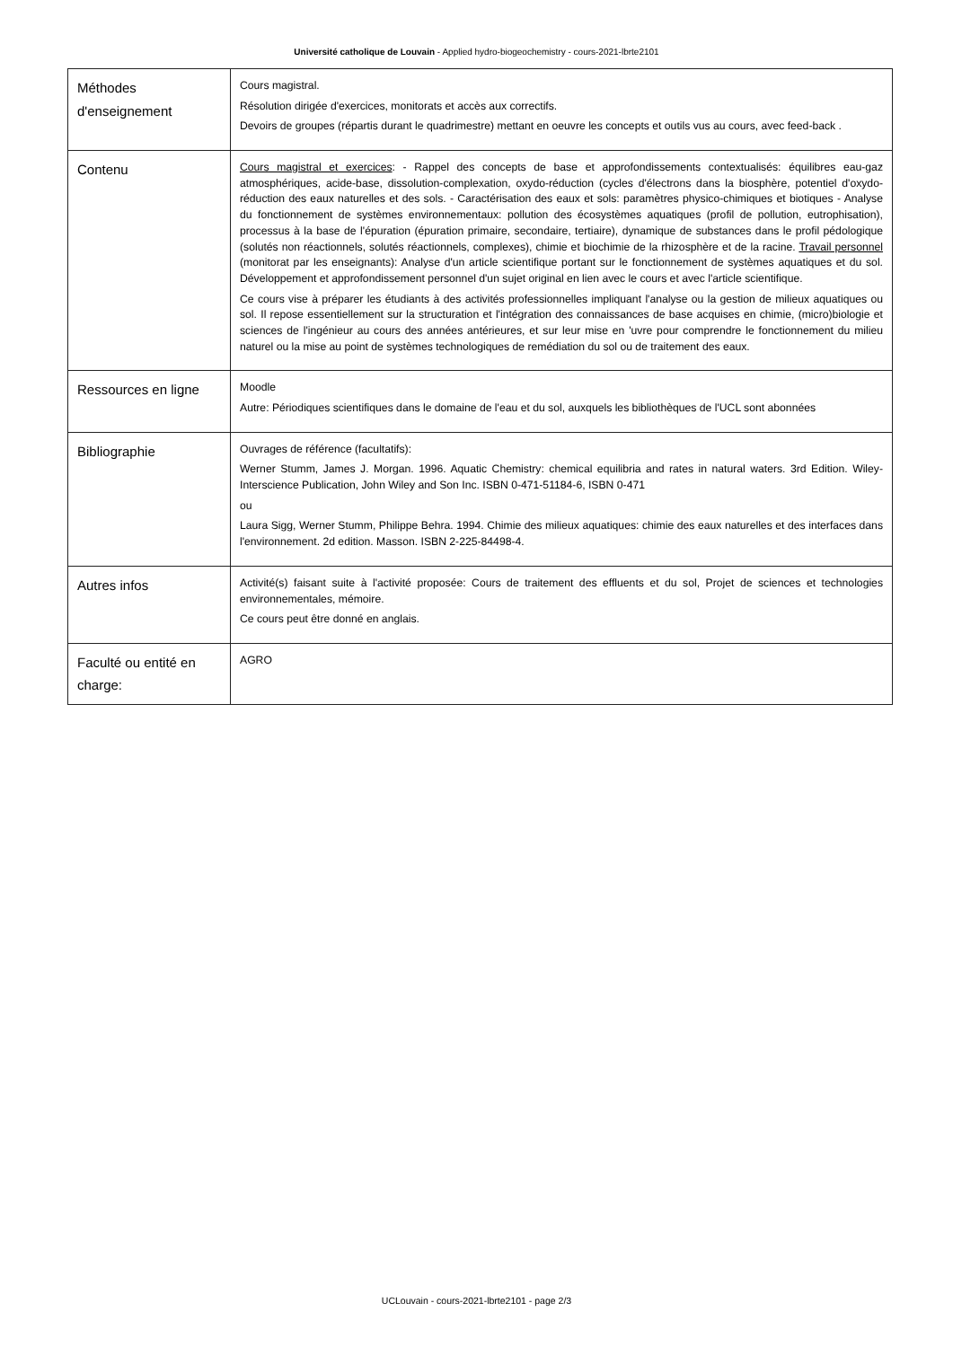Université catholique de Louvain - Applied hydro-biogeochemistry - cours-2021-lbrte2101
| Méthodes d'enseignement | Cours magistral. Résolution dirigée d'exercices, monitorats et accès aux correctifs. Devoirs de groupes (répartis durant le quadrimestre) mettant en oeuvre les concepts et outils vus au cours, avec feed-back . |
| Contenu | Cours magistral et exercices : - Rappel des concepts de base et approfondissements contextualisés: équilibres eau-gaz atmosphériques, acide-base, dissolution-complexation, oxydo-réduction (cycles d'électrons dans la biosphère, potentiel d'oxydo-réduction des eaux naturelles et des sols. - Caractérisation des eaux et sols: paramètres physico-chimiques et biotiques - Analyse du fonctionnement de systèmes environnementaux: pollution des écosystèmes aquatiques (profil de pollution, eutrophisation), processus à la base de l'épuration (épuration primaire, secondaire, tertiaire), dynamique de substances dans le profil pédologique (solutés non réactionnels, solutés réactionnels, complexes), chimie et biochimie de la rhizosphère et de la racine. Travail personnel (monitorat par les enseignants): Analyse d'un article scientifique portant sur le fonctionnement de systèmes aquatiques et du sol. Développement et approfondissement personnel d'un sujet original en lien avec le cours et avec l'article scientifique. Ce cours vise à préparer les étudiants à des activités professionnelles impliquant l'analyse ou la gestion de milieux aquatiques ou sol. Il repose essentiellement sur la structuration et l'intégration des connaissances de base acquises en chimie, (micro)biologie et sciences de l'ingénieur au cours des années antérieures, et sur leur mise en 'uvre pour comprendre le fonctionnement du milieu naturel ou la mise au point de systèmes technologiques de remédiation du sol ou de traitement des eaux. |
| Ressources en ligne | Moodle Autre: Périodiques scientifiques dans le domaine de l'eau et du sol, auxquels les bibliothèques de l'UCL sont abonnées |
| Bibliographie | Ouvrages de référence (facultatifs): Werner Stumm, James J. Morgan. 1996. Aquatic Chemistry: chemical equilibria and rates in natural waters. 3rd Edition. Wiley-Interscience Publication, John Wiley and Son Inc. ISBN 0-471-51184-6, ISBN 0-471 ou Laura Sigg, Werner Stumm, Philippe Behra. 1994. Chimie des milieux aquatiques: chimie des eaux naturelles et des interfaces dans l'environnement. 2d edition. Masson. ISBN 2-225-84498-4. |
| Autres infos | Activité(s) faisant suite à l'activité proposée: Cours de traitement des effluents et du sol, Projet de sciences et technologies environnementales, mémoire. Ce cours peut être donné en anglais. |
| Faculté ou entité en charge: | AGRO |
UCLouvain - cours-2021-lbrte2101 - page 2/3